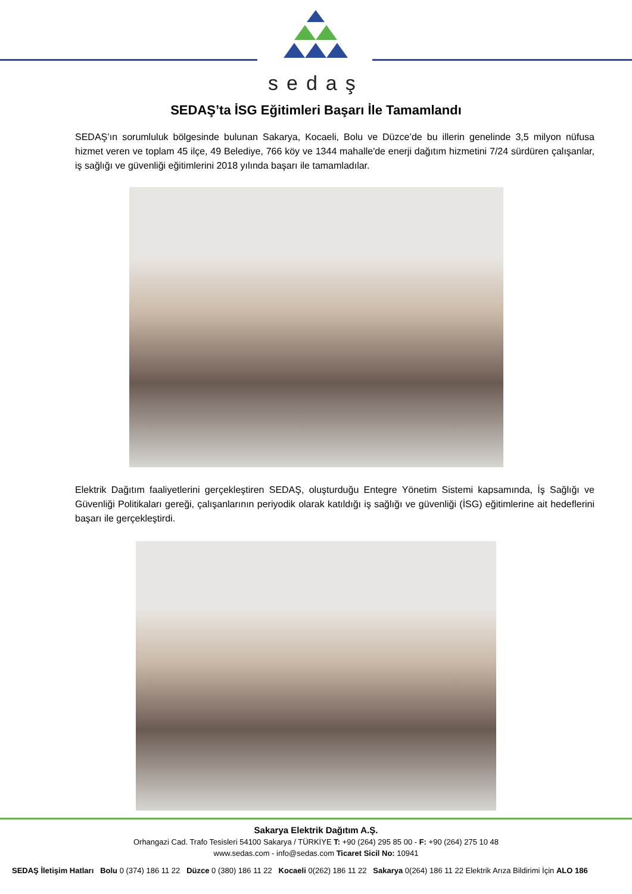sedaş
SEDAŞ’ta İSG Eğitimleri Başarı İle Tamamlandı
SEDAŞ’ın sorumluluk bölgesinde bulunan Sakarya, Kocaeli, Bolu ve Düzce’de bu illerin genelinde 3,5 milyon nüfusa hizmet veren ve toplam 45 ilçe, 49 Belediye, 766 köy ve 1344 mahalle'de enerji dağıtım hizmetini 7/24 sürdüren çalışanlar, iş sağlığı ve güvenliği eğitimlerini 2018 yılında başarı ile tamamladılar.
Elektrik Dağıtım faaliyetlerini gerçekleştiren SEDAŞ, oluşturduğu Entegre Yönetim Sistemi kapsamında, İş Sağlığı ve Güvenliği Politikaları gereği, çalışanlarının periyodik olarak katıldığı iş sağlığı ve güvenliği (İSG) eğitimlerine ait hedeflerini başarı ile gerçekleştirdi.
Sakarya Elektrik Dağıtım A.Ş.
Orhangazi Cad. Trafo Tesisleri 54100 Sakarya / TÜRKİYE T: +90 (264) 295 85 00 - F: +90 (264) 275 10 48
www.sedas.com - info@sedas.com Ticaret Sicil No: 10941
SEDAŞ İletişim Hatları Bolu 0 (374) 186 11 22 Düzce 0 (380) 186 11 22 Kocaeli 0(262) 186 11 22 Sakarya 0(264) 186 11 22 Elektrik Arıza Bildirimi İçin ALO 186